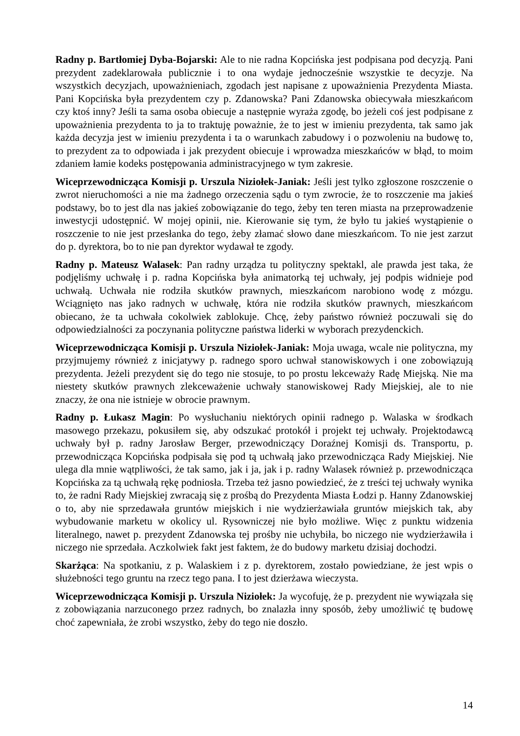Radny p. Bartłomiej Dyba-Bojarski: Ale to nie radna Kopcińska jest podpisana pod decyzją. Pani prezydent zadeklarowała publicznie i to ona wydaje jednocześnie wszystkie te decyzje. Na wszystkich decyzjach, upoważnieniach, zgodach jest napisane z upoważnienia Prezydenta Miasta. Pani Kopcińska była prezydentem czy p. Zdanowska? Pani Zdanowska obiecywała mieszkańcom czy ktoś inny? Jeśli ta sama osoba obiecuje a następnie wyraża zgodę, bo jeżeli coś jest podpisane z upoważnienia prezydenta to ja to traktuję poważnie, że to jest w imieniu prezydenta, tak samo jak każda decyzja jest w imieniu prezydenta i ta o warunkach zabudowy i o pozwoleniu na budowę to, to prezydent za to odpowiada i jak prezydent obiecuje i wprowadza mieszkańców w błąd, to moim zdaniem łamie kodeks postępowania administracyjnego w tym zakresie.
Wiceprzewodnicząca Komisji p. Urszula Niziołek-Janiak: Jeśli jest tylko zgłoszone roszczenie o zwrot nieruchomości a nie ma żadnego orzeczenia sądu o tym zwrocie, że to roszczenie ma jakieś podstawy, bo to jest dla nas jakieś zobowiązanie do tego, żeby ten teren miasta na przeprowadzenie inwestycji udostępnić. W mojej opinii, nie. Kierowanie się tym, że było tu jakieś wystąpienie o roszczenie to nie jest przesłanka do tego, żeby złamać słowo dane mieszkańcom. To nie jest zarzut do p. dyrektora, bo to nie pan dyrektor wydawał te zgody.
Radny p. Mateusz Walasek: Pan radny urządza tu polityczny spektakl, ale prawda jest taka, że podjęliśmy uchwałę i p. radna Kopcińska była animatorką tej uchwały, jej podpis widnieje pod uchwałą. Uchwała nie rodziła skutków prawnych, mieszkańcom narobiono wodę z mózgu. Wciągnięto nas jako radnych w uchwałę, która nie rodziła skutków prawnych, mieszkańcom obiecano, że ta uchwała cokolwiek zablokuje. Chcę, żeby państwo również poczuwali się do odpowiedzialności za poczynania polityczne państwa liderki w wyborach prezydenckich.
Wiceprzewodnicząca Komisji p. Urszula Niziołek-Janiak: Moja uwaga, wcale nie polityczna, my przyjmujemy również z inicjatywy p. radnego sporo uchwał stanowiskowych i one zobowiązują prezydenta. Jeżeli prezydent się do tego nie stosuje, to po prostu lekceważy Radę Miejską. Nie ma niestety skutków prawnych zlekceważenie uchwały stanowiskowej Rady Miejskiej, ale to nie znaczy, że ona nie istnieje w obrocie prawnym.
Radny p. Łukasz Magin: Po wysłuchaniu niektórych opinii radnego p. Walaska w środkach masowego przekazu, pokusiłem się, aby odszukać protokół i projekt tej uchwały. Projektodawcą uchwały był p. radny Jarosław Berger, przewodniczący Doraźnej Komisji ds. Transportu, p. przewodnicząca Kopcińska podpisała się pod tą uchwałą jako przewodnicząca Rady Miejskiej. Nie ulega dla mnie wątpliwości, że tak samo, jak i ja, jak i p. radny Walasek również p. przewodnicząca Kopcińska za tą uchwałą rękę podniosła. Trzeba też jasno powiedzieć, że z treści tej uchwały wynika to, że radni Rady Miejskiej zwracają się z prośbą do Prezydenta Miasta Łodzi p. Hanny Zdanowskiej o to, aby nie sprzedawała gruntów miejskich i nie wydzierżawiała gruntów miejskich tak, aby wybudowanie marketu w okolicy ul. Rysowniczej nie było możliwe. Więc z punktu widzenia literalnego, nawet p. prezydent Zdanowska tej prośby nie uchybiła, bo niczego nie wydzierżawiła i niczego nie sprzedała. Aczkolwiek fakt jest faktem, że do budowy marketu dzisiaj dochodzi.
Skarżąca: Na spotkaniu, z p. Walaskiem i z p. dyrektorem, zostało powiedziane, że jest wpis o służebności tego gruntu na rzecz tego pana. I to jest dzierżawa wieczysta.
Wiceprzewodnicząca Komisji p. Urszula Niziołek: Ja wycofuję, że p. prezydent nie wywiązała się z zobowiązania narzuconego przez radnych, bo znalazła inny sposób, żeby umożliwić tę budowę choć zapewniała, że zrobi wszystko, żeby do tego nie doszło.
14